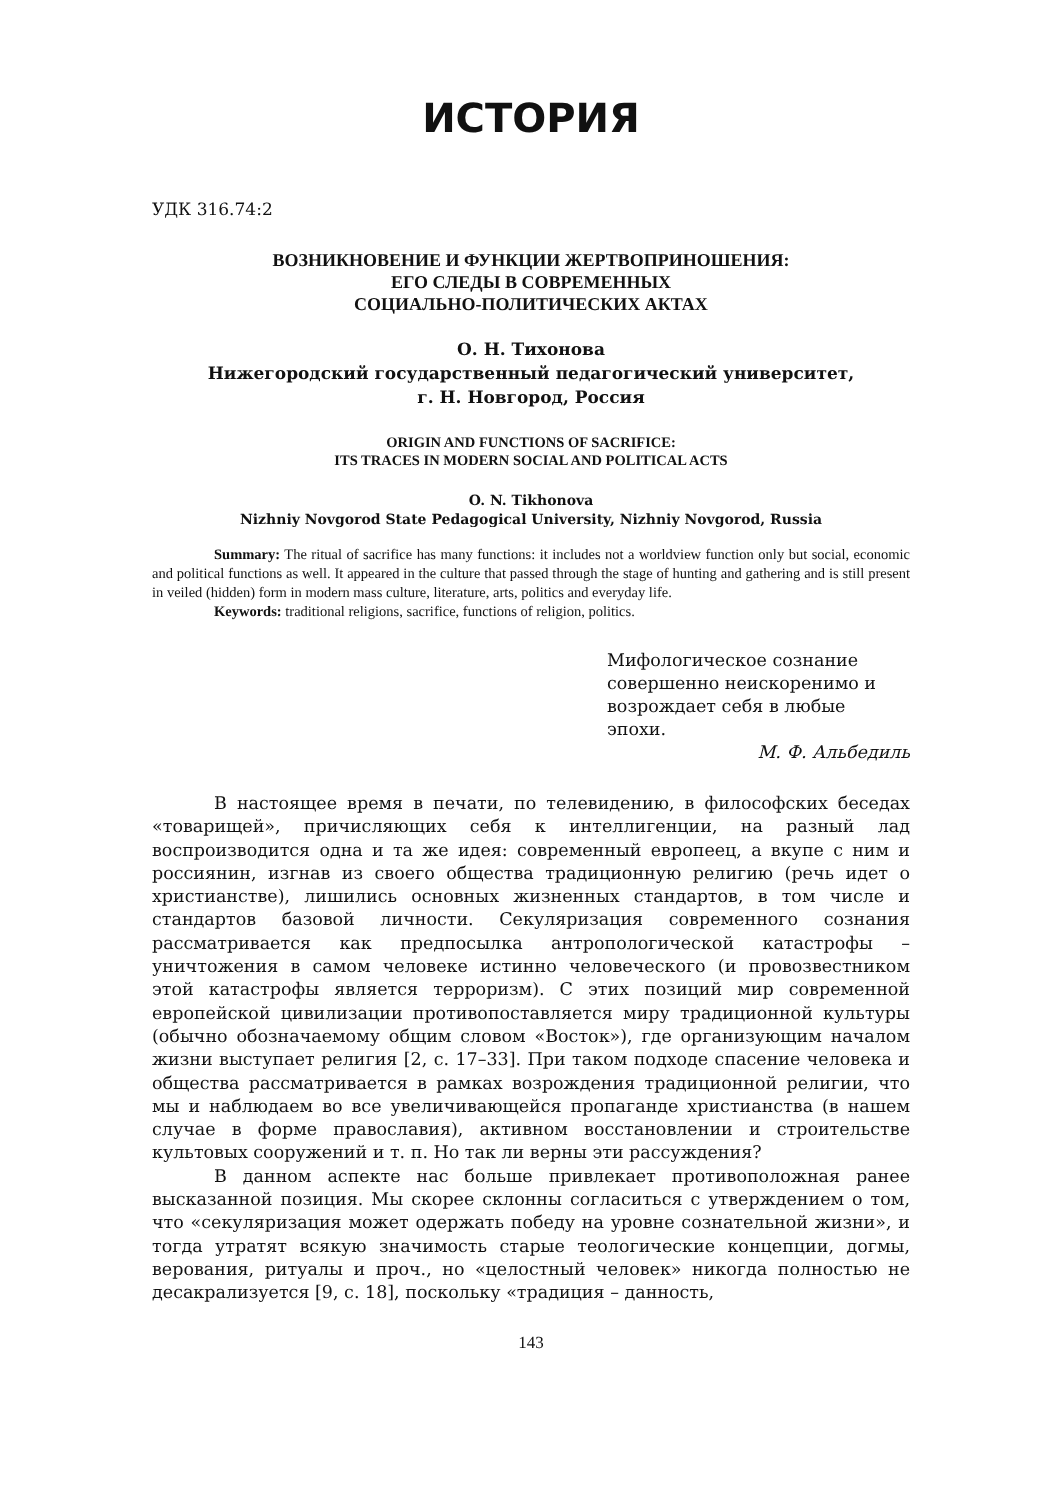ИСТОРИЯ
УДК 316.74:2
ВОЗНИКНОВЕНИЕ И ФУНКЦИИ ЖЕРТВОПРИНОШЕНИЯ:
ЕГО СЛЕДЫ В СОВРЕМЕННЫХ
СОЦИАЛЬНО-ПОЛИТИЧЕСКИХ АКТАХ
О. Н. Тихонова
Нижегородский государственный педагогический университет,
г. Н. Новгород, Россия
ORIGIN AND FUNCTIONS OF SACRIFICE:
ITS TRACES IN MODERN SOCIAL AND POLITICAL ACTS
O. N. Tikhonova
Nizhniy Novgorod State Pedagogical University, Nizhniy Novgorod, Russia
Summary: The ritual of sacrifice has many functions: it includes not a worldview function only but social, economic and political functions as well. It appeared in the culture that passed through the stage of hunting and gathering and is still present in veiled (hidden) form in modern mass culture, literature, arts, politics and everyday life.
Keywords: traditional religions, sacrifice, functions of religion, politics.
Мифологическое сознание
совершенно неискоренимо и
возрождает себя в любые
эпохи.
М. Ф. Альбедиль
В настоящее время в печати, по телевидению, в философских беседах «товарищей», причисляющих себя к интеллигенции, на разный лад воспроизводится одна и та же идея: современный европеец, а вкупе с ним и россиянин, изгнав из своего общества традиционную религию (речь идет о христианстве), лишились основных жизненных стандартов, в том числе и стандартов базовой личности. Секуляризация современного сознания рассматривается как предпосылка антропологической катастрофы – уничтожения в самом человеке истинно человеческого (и провозвестником этой катастрофы является терроризм). С этих позиций мир современной европейской цивилизации противопоставляется миру традиционной культуры (обычно обозначаемому общим словом «Восток»), где организующим началом жизни выступает религия [2, с. 17–33]. При таком подходе спасение человека и общества рассматривается в рамках возрождения традиционной религии, что мы и наблюдаем во все увеличивающейся пропаганде христианства (в нашем случае в форме православия), активном восстановлении и строительстве культовых сооружений и т. п. Но так ли верны эти рассуждения?
В данном аспекте нас больше привлекает противоположная ранее высказанной позиция. Мы скорее склонны согласиться с утверждением о том, что «секуляризация может одержать победу на уровне сознательной жизни», и тогда утратят всякую значимость старые теологические концепции, догмы, верования, ритуалы и проч., но «целостный человек» никогда полностью не десакрализуется [9, с. 18], поскольку «традиция – данность,
143